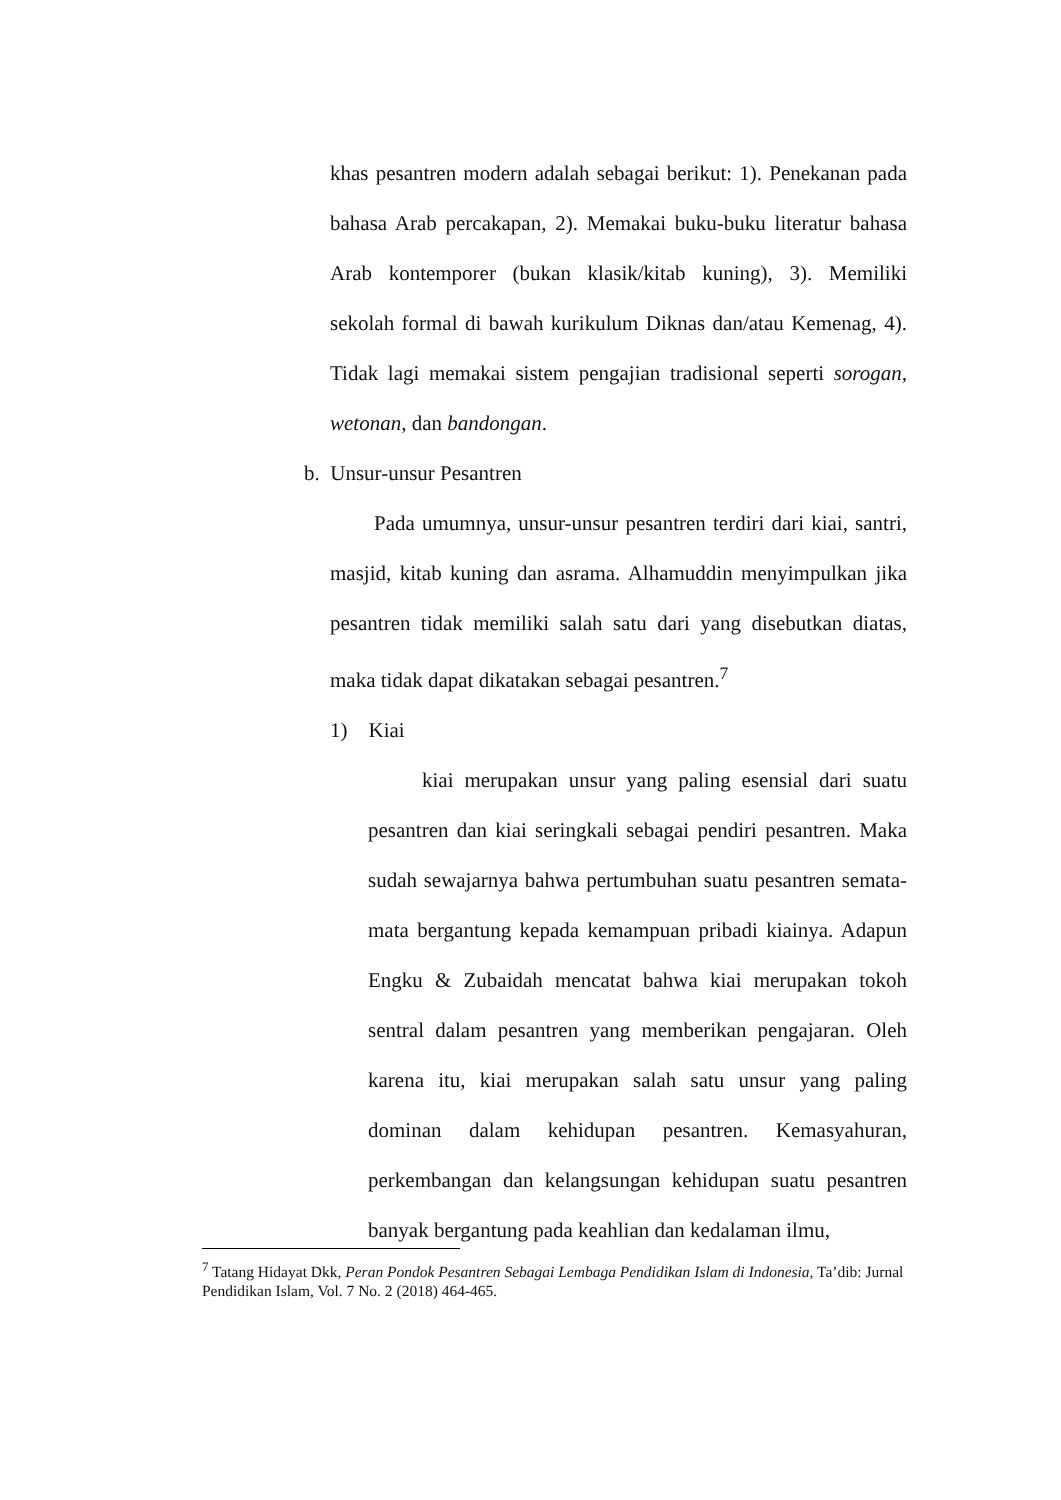khas pesantren modern adalah sebagai berikut: 1). Penekanan pada bahasa Arab percakapan, 2). Memakai buku-buku literatur bahasa Arab kontemporer (bukan klasik/kitab kuning), 3). Memiliki sekolah formal di bawah kurikulum Diknas dan/atau Kemenag, 4). Tidak lagi memakai sistem pengajian tradisional seperti sorogan, wetonan, dan bandongan.
b. Unsur-unsur Pesantren
Pada umumnya, unsur-unsur pesantren terdiri dari kiai, santri, masjid, kitab kuning dan asrama. Alhamuddin menyimpulkan jika pesantren tidak memiliki salah satu dari yang disebutkan diatas, maka tidak dapat dikatakan sebagai pesantren.<sup>7</sup>
1) Kiai
kiai merupakan unsur yang paling esensial dari suatu pesantren dan kiai seringkali sebagai pendiri pesantren. Maka sudah sewajarnya bahwa pertumbuhan suatu pesantren semata-mata bergantung kepada kemampuan pribadi kiainya. Adapun Engku & Zubaidah mencatat bahwa kiai merupakan tokoh sentral dalam pesantren yang memberikan pengajaran. Oleh karena itu, kiai merupakan salah satu unsur yang paling dominan dalam kehidupan pesantren. Kemasyahuran, perkembangan dan kelangsungan kehidupan suatu pesantren banyak bergantung pada keahlian dan kedalaman ilmu,
<sup>7</sup> Tatang Hidayat Dkk, Peran Pondok Pesantren Sebagai Lembaga Pendidikan Islam di Indonesia, Ta’dib: Jurnal Pendidikan Islam, Vol. 7 No. 2 (2018) 464-465.